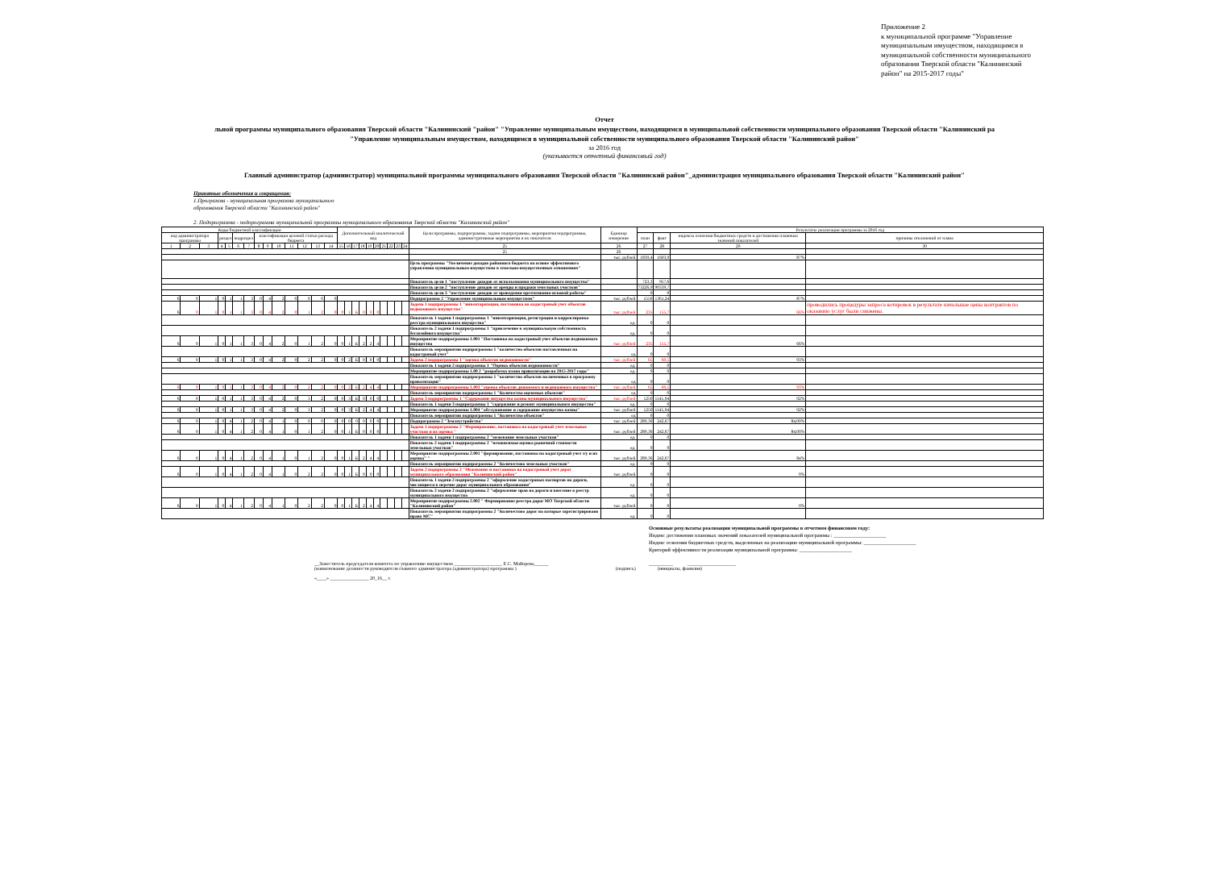Приложение 2
к муниципальной программе "Управление муниципальным имуществом, находящимся в муниципальной собственности муниципального образования Тверской области "Калининский район" на 2015-2017 годы"
Отчет
льной программы муниципального образования Тверской области "Калининский "район" "Управление муниципальным имуществом, находящимся в муниципальной собственности муниципального образования Тверской области "Калининский ра
"Управление муниципальным имуществом, находящимся в муниципальной собственности муниципального образования Тверской области "Калининский район"
за 2016 год
(указывается отчетный финансовый год)
Главный администратор (администратор) муниципальной программы муниципального образования Тверской области "Калининский район"_администрация муниципального образования Тверской области "Калининский район"
Принятые обозначения и сокращения:
1.Программа - муниципальная программа муниципального
образования Тверской области "Калининский район"
2. Подпрограмма - подпрограмма муниципальной программы муниципального образования Тверской области "Калининский район"
| Коды бюджетной классификации | | | | | | | | | | | | | | Дополнительный аналитический код | | | | | | | | | | Цели программы, подпрограммы, задачи подпрограммы, мероприятия подпрограммы, административные мероприятия и их показатели | Единица измерения | Результаты реализации программы за 2016 год | | | |
| --- | --- | --- | --- | --- | --- | --- | --- | --- | --- | --- | --- | --- | --- | --- | --- | --- | --- | --- | --- | --- | --- | --- | --- | --- | --- | --- | --- | --- | --- |
| код администратора программы | | | раздел | | подраздел | | классификация целевой статьи расхода бюджета | | | | | | | | | | | | | | | | | | | план | факт | индексы освоения бюджетных средств и достижения плановых значений показателей | причины отклонений от плана |
| 1 | 2 | 3 | 4 | 5 | 6 | 7 | 8 | 9 | 10 | 11 | 12 | 13 | 14 | 15 | 16 | 17 | 18 | 19 | 20 | 21 | 22 | 23 | 24 | 25 | 26 | 27 | 28 | 29 | 30 |
| | | | | | | | | | | | | | | | | | | | | | | | | 25 | 26 | | | | |
| | | | | | | | | | | | | | | | | | | | | | | | | | тыс. рублей | 1839,4 | 1603,9 | 87% | |
| | | | | | | | | | | | | | | | | | | | | | | | | Цель программы "Увеличение доходов районного бюджета на основе эффективного управления муниципальным имуществом в земельно-имущественных отношениях" | | | | | |
| | | | | | | | | | | | | | | | | | | | | | | | | Показатель цели 1 "поступление доходов от использования муниципального имущества" | | 723,3 | 957,6 | | |
| | | | | | | | | | | | | | | | | | | | | | | | | Показатель цели 2 "поступление доходов от аренды и продажи земельных участков" | | 73226,9 | 90339,7 | | |
| | | | | | | | | | | | | | | | | | | | | | | | | Показатель цели 3 "поступление доходов от проведения претензионно-исковой работы" | | 0 | 0 | | |
| 6 | 0 | 1 | 0 | 1 | 1 | 3 | 0 | 4 | 2 | 0 | 0 | 0 | 0 | | | | | | | | | | | Подпрограмма 2 "Управление муниципальным имуществом" | тыс. рублей | 1550 | 1361,24 | 87% | |
| 6 | 0 | 1 | 0 | 1 | 1 | 3 | 0 | 4 | 2 | 0 | 1 | 2 | 0 | 0 | 1 | Б | 0 | 0 | 0 | | | | | Задача 1 подпрограммы 1 "инвентаризация, постановка на кадастровый учет объектов недвижимого имущества" | тыс. рублей | 235 | 155,7 | 66% | проводились процедуры запроса котировок в результате начальные цены контрактов по оказанию услуг были снижены. |
| | | | | | | | | | | | | | | | | | | | | | | | | Показатель 1 задачи 1 подпрограммы 1 "инвентаризация, регистрация и корректировка реестра муниципального имущества" | ед. | 0 | 0 | | |
| | | | | | | | | | | | | | | | | | | | | | | | | Показатель 2 задачи 1 подпрограммы 1 "привлечение в муниципальную собственность бесхозяйного имущества" | ед. | 0 | 0 | | |
| 6 | 0 | 1 | 0 | 1 | 1 | 3 | 0 | 4 | 2 | 0 | 1 | 2 | 0 | 0 | 1 | Б | 2 | 2 | 4 | | | | | Мероприятие подпрограммы 1.001 "Постановка на кадастровый учет объектов недвижимого имущества | тыс. рублей | 235 | 155,7 | 66% | |
| | | | | | | | | | | | | | | | | | | | | | | | | Показатель мероприятия подпрограммы 1 "количество объектов поставленных на кадастровый учет" | ед | 0 | 0 | | |
| 6 | 0 | 1 | 0 | 1 | 1 | 3 | 0 | 4 | 2 | 0 | 2 | 2 | 0 | 0 | 2 | Б | 0 | 0 | 0 | | | | | Задача 2 подпрограммы 1 "оценка объектов недвижимости" | тыс. рублей | 65 | 60,5 | 93% | |
| | | | | | | | | | | | | | | | | | | | | | | | | Показатель 1 задачи 2 подпрограммы 1 "Оценка объектов недвижимости" | ед. | 0 | 0 | | |
| | | | | | | | | | | | | | | | | | | | | | | | | Мероприятие подпрограммы 1.00 2 "разработка плана приватизации на 2015-2017 годы" | ед. | 0 | 0 | | |
| | | | | | | | | | | | | | | | | | | | | | | | | Показатель мероприятия подпрограммы 1 "количество объектов включенных в программу приватизации" | ед | 0 | 0 | | |
| 6 | 0 | 1 | 0 | 1 | 1 | 3 | 0 | 4 | 2 | 0 | 2 | 2 | 0 | 0 | 2 | Б | 2 | 4 | 4 | | | | | Мероприятие подпрограммы 1.003 "оценка объектов движимого и недвижимого имущества" | тыс. рублей | 65 | 60,5 | 93% | |
| | | | | | | | | | | | | | | | | | | | | | | | | Показатель мероприятия подпрограммы 1 "Количество оцененых объектов" | ед | 0 | 0 | | |
| 6 | 0 | 1 | 0 | 1 | 1 | 3 | 0 | 4 | 2 | 0 | 3 | 2 | 0 | 0 | 3 | Б | 0 | 0 | 0 | | | | | Задача 3 подпрограммы 1 "Содержание имущества казны муниципального имущества" | тыс. рублей | 1250 | 1145,04 | 92% | |
| | | | | | | | | | | | | | | | | | | | | | | | | Показатель 1 задачи 3 подпрограммы 1 "содержание и ремонт муниципального имущества" | ед. | 0 | 0 | | |
| 6 | 0 | 1 | 0 | 1 | 1 | 3 | 0 | 4 | 2 | 0 | 3 | 2 | 0 | 0 | 3 | Б | 2 | 4 | 4 | | | | | Мероприятие подпрограммы 1.004 "обслуживание и содержание имущества казны" | тыс. рублей | 1250 | 1145,04 | 92% | |
| | | | | | | | | | | | | | | | | | | | | | | | | Показатель мероприятия подпрограммы 1 "Количество объектов" | ед | 0 | 0 | | |
| 6 | 0 | 1 | 0 | 4 | 1 | 2 | 0 | 4 | 1 | 0 | 0 | 0 | 0 | 0 | 0 | 0 | 0 | 0 | 0 | | | | | Подпрограмма 2 "Землеустройство" | тыс. рублей | 289,36 | 242,67 | 84,00% | |
| 6 | 0 | 1 | 0 | 4 | 1 | 2 | 0 | 4 | 1 | 0 | 1 | 2 | 0 | 0 | 1 | Б | 0 | 0 | 0 | | | | | Задача 1 подпрограммы 2 "Формирование, постановка на кадастровый учет земельных участков и их оценка " | тыс. рублей | 289,36 | 242,67 | 84,00% | |
| | | | | | | | | | | | | | | | | | | | | | | | | Показатель 1 задачи 1 подпрограммы 2 "межевание земельных участков" | ед. | 0 | 0 | | |
| | | | | | | | | | | | | | | | | | | | | | | | | Показатель 2 задачи 1 подпрограммы 2 "независимая оценка рыночной стоимости земельных участков" | ед. | 0 | 0 | | |
| 6 | 0 | 1 | 0 | 4 | 1 | 2 | 0 | 4 | 1 | 0 | 1 | 2 | 0 | 0 | 1 | Б | 2 | 4 | 4 | | | | | Мероприятие подпрограммы 2.001 "формирование, постановка на кадастровый учет з/у и их оценка" " | тыс. рублей | 289,36 | 242,67 | 84% | |
| | | | | | | | | | | | | | | | | | | | | | | | | Показатель мероприятия подпрограммы 2 "Количестово земельных участков" | ед. | 0 | 0 | | |
| 6 | 0 | 1 | 0 | 4 | 1 | 2 | 0 | 4 | 1 | 0 | 2 | 2 | 0 | 0 | 1 | Б | 0 | 0 | 0 | | | | | Задача 2 подпрограммы 2 "Межевание и постановка на кадастровый учет дорог муниципального образования "Калининский район" | тыс. рублей | 0 | 0 | 0% | |
| | | | | | | | | | | | | | | | | | | | | | | | | Показатель 1 задачи 2 подпрограммы 2 "оформление кадастровых паспартов на дороги, числящиеся в перечне дорог муниципального образования" | ед. | 0 | 0 | | |
| | | | | | | | | | | | | | | | | | | | | | | | | Показатель 2 задачи 2 подпрограммы 2 "оформление прав на дороги и внесение в реестр муниципального имущества | ед. | 0 | 0 | | |
| 6 | 0 | 1 | 0 | 4 | 1 | 2 | 0 | 4 | 1 | 0 | 2 | 2 | 0 | 0 | 1 | Б | 2 | 4 | 4 | | | | | Мероприятие подпрограммы 2.002 " Формирование реестра дорог МО Тверской области "Калининский район" | тыс. рублей | 0 | 0 | 0% | |
| | | | | | | | | | | | | | | | | | | | | | | | | Показатель мероприятия подпрограммы 2 "Количестово дорог на которые зарегистрировано право МС" | ед. | 0 | 0 | | |
Основные результаты реализации муниципальной программы в отчетном финансовом году:
Индекс достижения плановых значений показателей муниципальной программы : ____________________
Индекс освоения бюджетных средств, выделенных на реализацию муниципальной программы: ____________________
Критерий эффективности реализации муниципальной программы: ____________________
__Заместитель председателя комитета по управлению имуществом ____________________ Е.С. Майорова______ __________ ____________________
(наименование должности руководителя главного администратора (администратора) программы ) (подпись) (инициалы, фамилия)
«____» ________________ 20_16__ г.